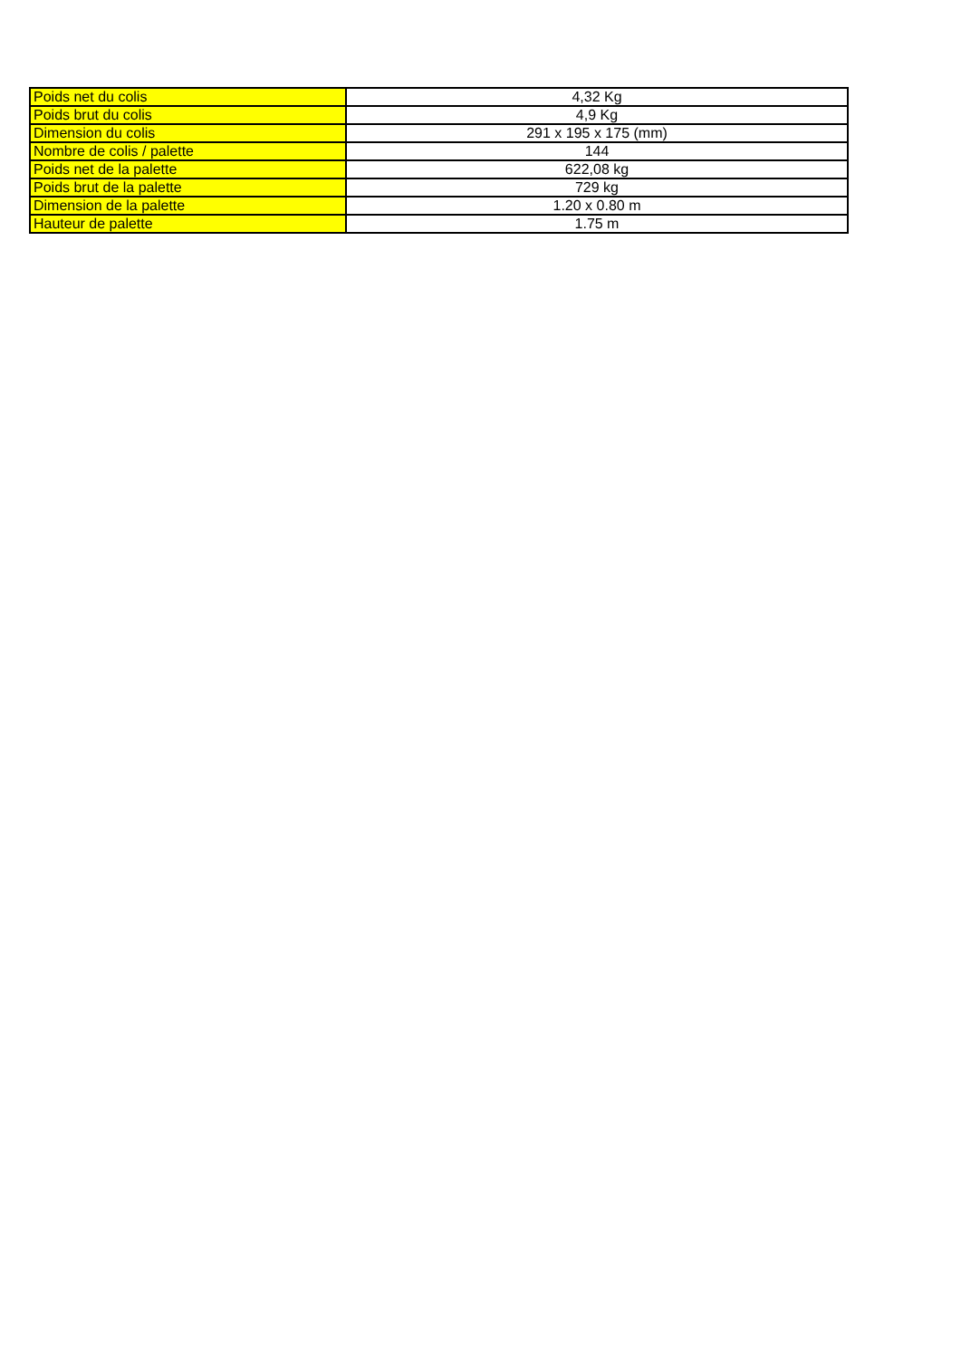| Poids net du colis | 4,32 Kg |
| Poids brut du colis | 4,9 Kg |
| Dimension du colis | 291 x 195 x 175 (mm) |
| Nombre de colis / palette | 144 |
| Poids net de la palette | 622,08 kg |
| Poids brut de la palette | 729 kg |
| Dimension de la palette | 1.20 x 0.80 m |
| Hauteur de palette | 1.75 m |